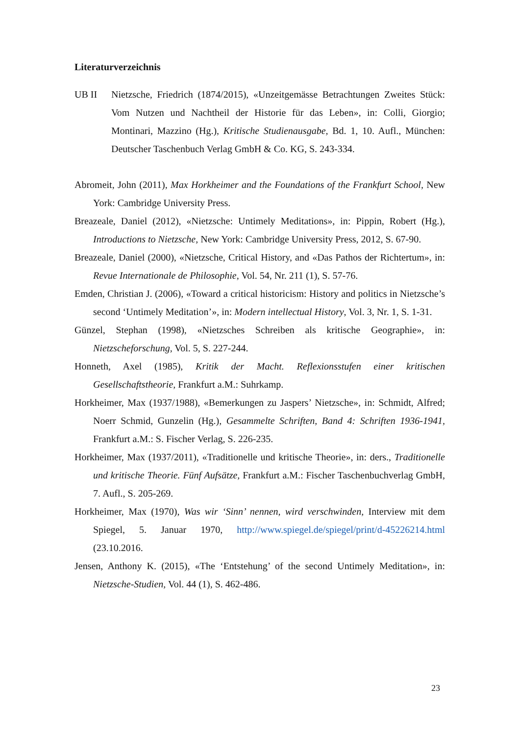Literaturverzeichnis
UB II Nietzsche, Friedrich (1874/2015), «Unzeitgemässe Betrachtungen Zweites Stück: Vom Nutzen und Nachtheil der Historie für das Leben», in: Colli, Giorgio; Montinari, Mazzino (Hg.), Kritische Studienausgabe, Bd. 1, 10. Aufl., München: Deutscher Taschenbuch Verlag GmbH & Co. KG, S. 243-334.
Abromeit, John (2011), Max Horkheimer and the Foundations of the Frankfurt School, New York: Cambridge University Press.
Breazeale, Daniel (2012), «Nietzsche: Untimely Meditations», in: Pippin, Robert (Hg.), Introductions to Nietzsche, New York: Cambridge University Press, 2012, S. 67-90.
Breazeale, Daniel (2000), «Nietzsche, Critical History, and «Das Pathos der Richtertum», in: Revue Internationale de Philosophie, Vol. 54, Nr. 211 (1), S. 57-76.
Emden, Christian J. (2006), «Toward a critical historicism: History and politics in Nietzsche’s second ‘Untimely Meditation’», in: Modern intellectual History, Vol. 3, Nr. 1, S. 1-31.
Günzel, Stephan (1998), «Nietzsches Schreiben als kritische Geographie», in: Nietzscheforschung, Vol. 5, S. 227-244.
Honneth, Axel (1985), Kritik der Macht. Reflexionsstufen einer kritischen Gesellschaftstheorie, Frankfurt a.M.: Suhrkamp.
Horkheimer, Max (1937/1988), «Bemerkungen zu Jaspers’ Nietzsche», in: Schmidt, Alfred; Noerr Schmid, Gunzelin (Hg.), Gesammelte Schriften, Band 4: Schriften 1936-1941, Frankfurt a.M.: S. Fischer Verlag, S. 226-235.
Horkheimer, Max (1937/2011), «Traditionelle und kritische Theorie», in: ders., Traditionelle und kritische Theorie. Fünf Aufsätze, Frankfurt a.M.: Fischer Taschenbuchverlag GmbH, 7. Aufl., S. 205-269.
Horkheimer, Max (1970), Was wir ‘Sinn’ nennen, wird verschwinden, Interview mit dem Spiegel, 5. Januar 1970, http://www.spiegel.de/spiegel/print/d-45226214.html (23.10.2016.
Jensen, Anthony K. (2015), «The ‘Entstehung’ of the second Untimely Meditation», in: Nietzsche-Studien, Vol. 44 (1), S. 462-486.
23